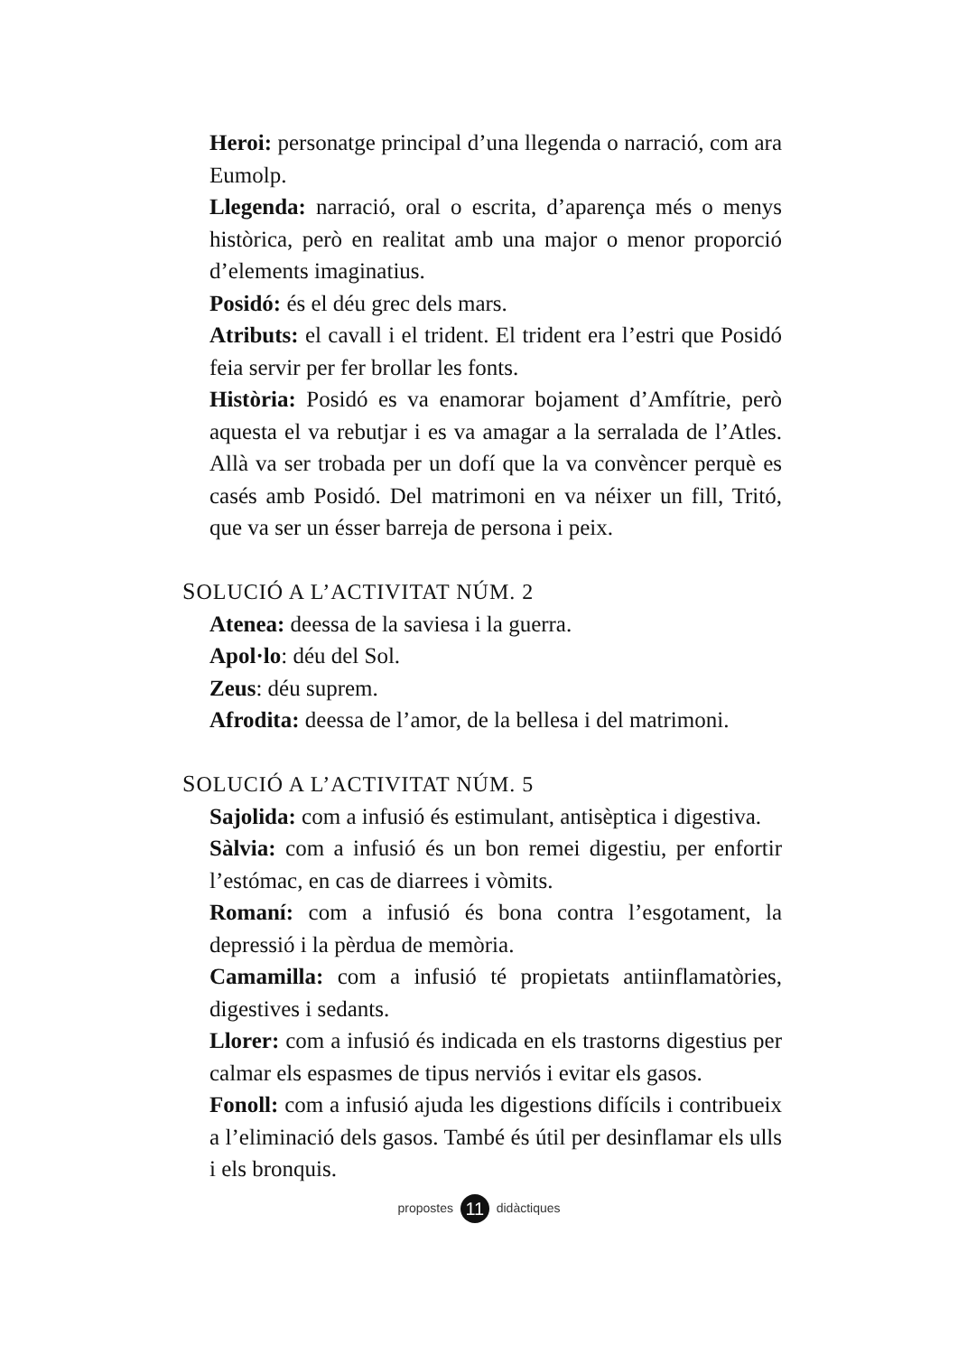Heroi: personatge principal d’una llegenda o narració, com ara Eumolp.
Llegenda: narració, oral o escrita, d’aparença més o menys històrica, però en realitat amb una major o menor proporció d’elements imaginatius.
Posidó: és el déu grec dels mars.
Atributs: el cavall i el trident. El trident era l’estri que Posidó feia servir per fer brollar les fonts.
Història: Posidó es va enamorar bojament d’Amfítrie, però aquesta el va rebutjar i es va amagar a la serralada de l’Atles. Allà va ser trobada per un dofí que la va convèncer perquè es casés amb Posidó. Del matrimoni en va néixer un fill, Tritó, que va ser un ésser barreja de persona i peix.
SOLUCIÓ A L’ACTIVITAT NÚM. 2
Atenea: deessa de la saviesa i la guerra.
Apol·lo: déu del Sol.
Zeus: déu suprem.
Afrodita: deessa de l’amor, de la bellesa i del matrimoni.
SOLUCIÓ A L’ACTIVITAT NÚM. 5
Sajolida: com a infusió és estimulant, antisèptica i digestiva.
Sàlvia: com a infusió és un bon remei digestiu, per enfortir l’estómac, en cas de diarrees i vòmits.
Romaní: com a infusió és bona contra l’esgotament, la depressió i la pèrdua de memòria.
Camamilla: com a infusió té propietats antiinflamatòries, digestives i sedants.
Llorer: com a infusió és indicada en els trastorns digestius per calmar els espasmes de tipus nerviós i evitar els gasos.
Fonoll: com a infusió ajuda les digestions difícils i contribueix a l’eliminació dels gasos. També és útil per desinflamar els ulls i els bronquis.
propostes 11 didàctiques